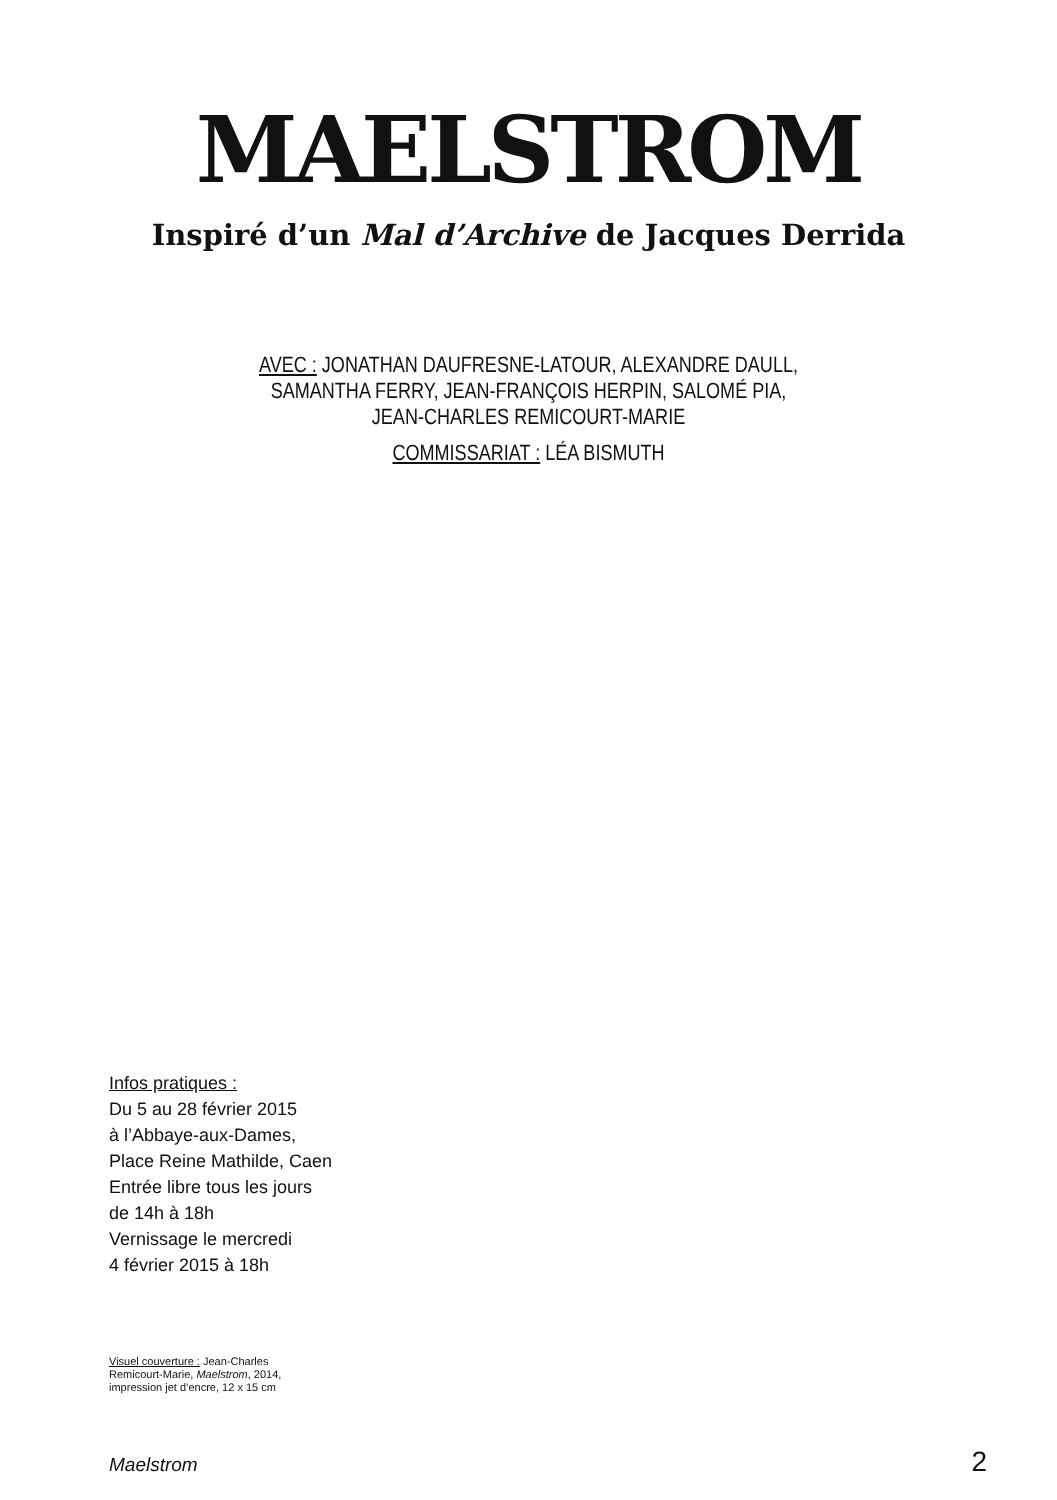MAELSTROM
Inspiré d’un Mal d’Archive de Jacques Derrida
AVEC : JONATHAN DAUFRESNE-LATOUR, ALEXANDRE DAULL,
SAMANTHA FERRY, JEAN-FRANÇOIS HERPIN, SALOMÉ PIA,
JEAN-CHARLES REMICOURT-MARIE
COMMISSARIAT : LÉA BISMUTH
Infos pratiques :
Du 5 au 28 février 2015
à l’Abbaye-aux-Dames,
Place Reine Mathilde, Caen
Entrée libre tous les jours
de 14h à 18h
Vernissage le mercredi
4 février 2015 à 18h
Visuel couverture : Jean-Charles
Remicourt-Marie, Maelstrom, 2014,
impression jet d’encre, 12 x 15 cm
Maelstrom 2